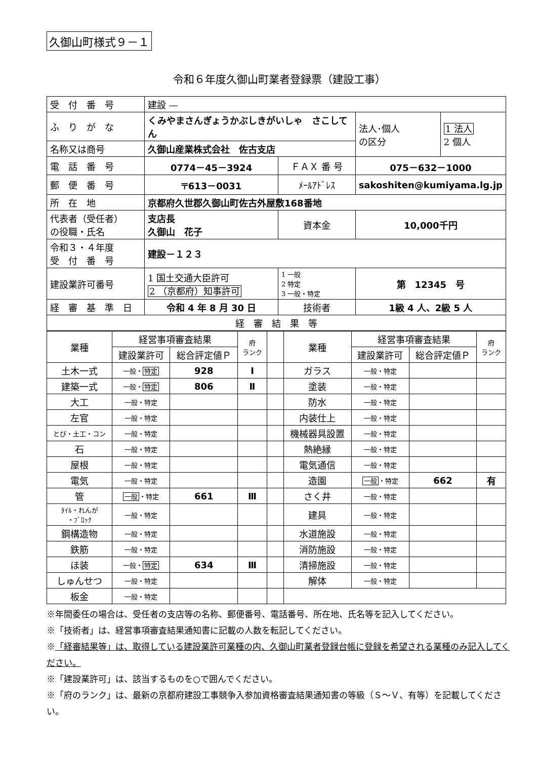久御山町様式９－１
令和６年度久御山町業者登録票（建設工事）
| 受 付 番 号 | 建設 — | | | | |
| ふ り が な | くみやまさんぎょうかぶしきがいしゃ さこしてん | | | 法人･個人 の区分 | 1 法人 2 個人 |
| 名称又は商号 | 久御山産業株式会社 佐古支店 | | | | |
| 電 話 番 号 | 0774－45－3924 | ＦＡＸ 番 号 | 075－632－1000 | | |
| 郵 便 番 号 | 〒613－0031 | ﾒｰﾙｱﾄﾞﾚｽ | sakoshiten@kumiyama.lg.jp | | |
| 所 在 地 | 京都府久世郡久御山町佐古外屋敷168番地 | | | | |
| 代表者（受任者） の役職・氏名 | 支店長 久御山 花子 | 資本金 | 10,000千円 | | |
| 令和３・４年度 受 付 番 号 | 建設－１２３ | | | | |
| 建設業許可番号 | 1 国土交通大臣許可 2 （京都府）知事許可 | 1 一般 2 特定 3 一般・特定 | 第 12345 号 | | |
| 経 審 基 準 日 | 令和 4 年 8 月 30 日 | 技術者 | 1級 4 人、2級 5 人 | | |
| 経 審 結 果 等 | | | | | |
| 業種 | 経営事項審査結果 | | 府 ランク | | 業種 | 経営事項審査結果 | | 府 ランク |
| --- | --- | --- | --- | --- | --- | --- | --- | --- |
| | 建設業許可 | 総合評定値Ｐ | | | | 建設業許可 | 総合評定値Ｐ | |
| 土木一式 | 一般・ 特定 | 928 | Ⅰ | | ガラス | 一般・特定 | | |
| 建築一式 | 一般・ 特定 | 806 | Ⅱ | | 塗装 | 一般・特定 | | |
| 大工 | 一般・特定 | | | | 防水 | 一般・特定 | | |
| 左官 | 一般・特定 | | | | 内装仕上 | 一般・特定 | | |
| とび・土工・コン | 一般・特定 | | | | 機械器具設置 | 一般・特定 | | |
| 石 | 一般・特定 | | | | 熱絶縁 | 一般・特定 | | |
| 屋根 | 一般・特定 | | | | 電気通信 | 一般・特定 | | |
| 電気 | 一般・特定 | | | | 造園 | 一般 ・特定 | 662 | 有 |
| 管 | 一般 ・特定 | 661 | Ⅲ | | さく井 | 一般・特定 | | |
| ﾀｲﾙ・れんが ・ﾌﾞﾛｯｸ | 一般・特定 | | | | 建具 | 一般・特定 | | |
| 鋼構造物 | 一般・特定 | | | | 水道施設 | 一般・特定 | | |
| 鉄筋 | 一般・特定 | | | | 消防施設 | 一般・特定 | | |
| ほ装 | 一般・ 特定 | 634 | Ⅲ | | 清掃施設 | 一般・特定 | | |
| しゅんせつ | 一般・特定 | | | | 解体 | 一般・特定 | | |
| 板金 | 一般・特定 | | | | | | | |
※年間委任の場合は、受任者の支店等の名称、郵便番号、電話番号、所在地、氏名等を記入してください。
※「技術者」は、経営事項審査結果通知書に記載の人数を転記してください。
※「経審結果等」は、取得している建設業許可業種の内、久御山町業者登録台帳に登録を希望される業種のみ記入してください。
※「建設業許可」は、該当するものを○で囲んでください。
※「府のランク」は、最新の京都府建設工事競争入参加資格審査結果通知書の等級（Ｓ～Ｖ、有等）を記載してください。